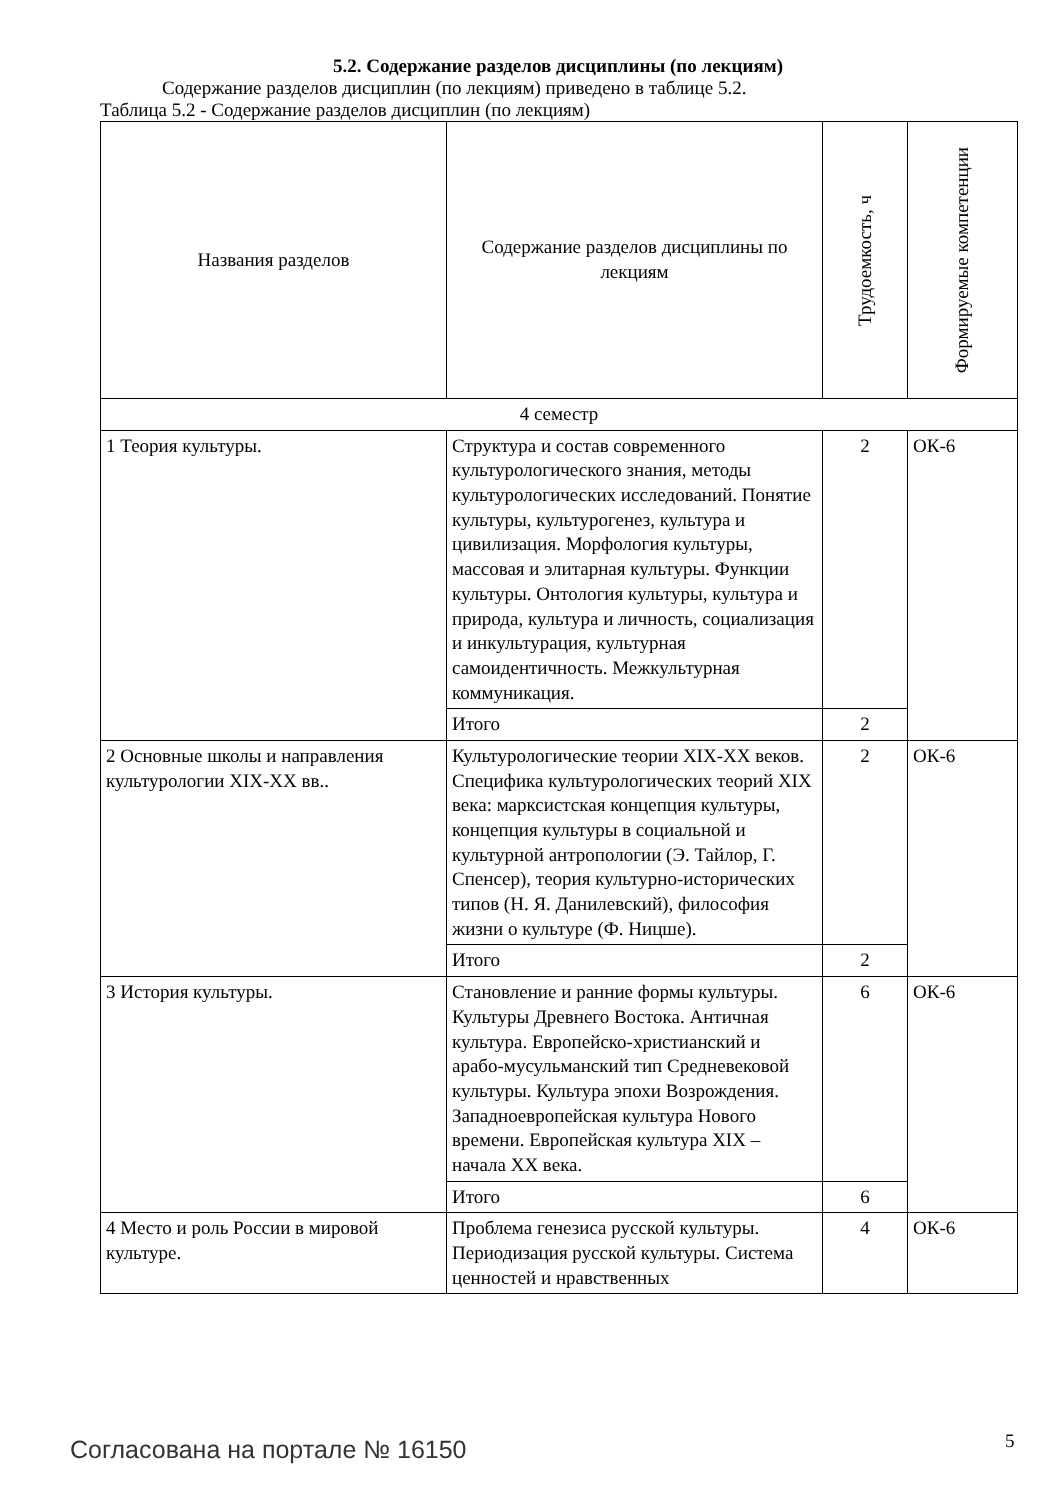5.2. Содержание разделов дисциплины (по лекциям)
Содержание разделов дисциплин (по лекциям) приведено в таблице 5.2.
Таблица 5.2 - Содержание разделов дисциплин (по лекциям)
| Названия разделов | Содержание разделов дисциплины по лекциям | Трудоемкость, ч | Формируемые компетенции |
| --- | --- | --- | --- |
| 4 семестр | | | |
| 1 Теория культуры. | Структура и состав современного культурологического знания, методы культурологических исследований. Понятие культуры, культурогенез, культура и цивилизация. Морфология культуры, массовая и элитарная культуры. Функции культуры. Онтология культуры, культура и природа, культура и личность, социализация и инкультурация, культурная самоидентичность. Межкультурная коммуникация. | 2 | ОК-6 |
| | Итого | 2 | |
| 2 Основные школы и направления культурологии XIX-XX вв.. | Культурологические теории XIX-XX веков. Специфика культурологических теорий XIX века: марксистская концепция культуры, концепция культуры в социальной и культурной антропологии (Э. Тайлор, Г. Спенсер), теория культурно-исторических типов (Н. Я. Данилевский), философия жизни о культуре (Ф. Ницше). | 2 | ОК-6 |
| | Итого | 2 | |
| 3 История культуры. | Становление и ранние формы культуры. Культуры Древнего Востока. Античная культура. Европейско-христианский и арабо-мусульманский тип Средневековой культуры. Культура эпохи Возрождения. Западноевропейская культура Нового времени. Европейская культура XIX – начала XX века. | 6 | ОК-6 |
| | Итого | 6 | |
| 4 Место и роль России в мировой культуре. | Проблема генезиса русской культуры. Периодизация русской культуры. Система ценностей и нравственных | 4 | ОК-6 |
Согласована на портале № 16150 5